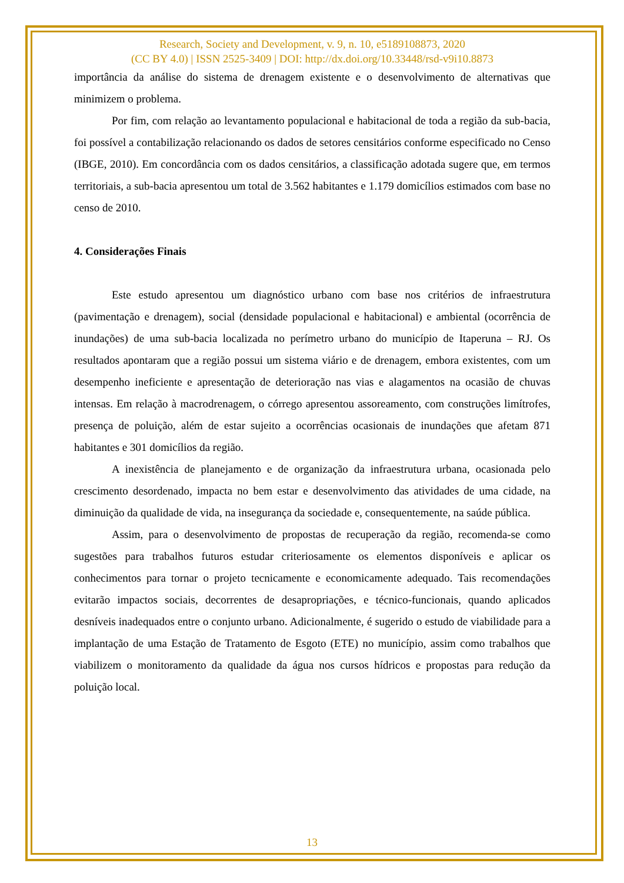Research, Society and Development, v. 9, n. 10, e5189108873, 2020
(CC BY 4.0) | ISSN 2525-3409 | DOI: http://dx.doi.org/10.33448/rsd-v9i10.8873
importância da análise do sistema de drenagem existente e o desenvolvimento de alternativas que minimizem o problema.
Por fim, com relação ao levantamento populacional e habitacional de toda a região da sub-bacia, foi possível a contabilização relacionando os dados de setores censitários conforme especificado no Censo (IBGE, 2010). Em concordância com os dados censitários, a classificação adotada sugere que, em termos territoriais, a sub-bacia apresentou um total de 3.562 habitantes e 1.179 domicílios estimados com base no censo de 2010.
4. Considerações Finais
Este estudo apresentou um diagnóstico urbano com base nos critérios de infraestrutura (pavimentação e drenagem), social (densidade populacional e habitacional) e ambiental (ocorrência de inundações) de uma sub-bacia localizada no perímetro urbano do município de Itaperuna – RJ. Os resultados apontaram que a região possui um sistema viário e de drenagem, embora existentes, com um desempenho ineficiente e apresentação de deterioração nas vias e alagamentos na ocasião de chuvas intensas. Em relação à macrodrenagem, o córrego apresentou assoreamento, com construções limítrofes, presença de poluição, além de estar sujeito a ocorrências ocasionais de inundações que afetam 871 habitantes e 301 domicílios da região.
A inexistência de planejamento e de organização da infraestrutura urbana, ocasionada pelo crescimento desordenado, impacta no bem estar e desenvolvimento das atividades de uma cidade, na diminuição da qualidade de vida, na insegurança da sociedade e, consequentemente, na saúde pública.
Assim, para o desenvolvimento de propostas de recuperação da região, recomenda-se como sugestões para trabalhos futuros estudar criteriosamente os elementos disponíveis e aplicar os conhecimentos para tornar o projeto tecnicamente e economicamente adequado. Tais recomendações evitarão impactos sociais, decorrentes de desapropriações, e técnico-funcionais, quando aplicados desníveis inadequados entre o conjunto urbano. Adicionalmente, é sugerido o estudo de viabilidade para a implantação de uma Estação de Tratamento de Esgoto (ETE) no município, assim como trabalhos que viabilizem o monitoramento da qualidade da água nos cursos hídricos e propostas para redução da poluição local.
13